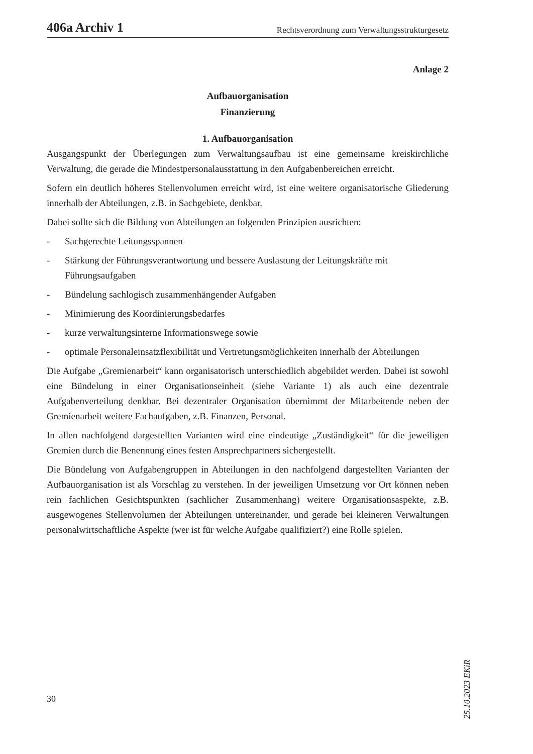406a Archiv 1 Rechtsverordnung zum Verwaltungsstrukturgesetz
Anlage 2
Aufbauorganisation
Finanzierung
1. Aufbauorganisation
Ausgangspunkt der Überlegungen zum Verwaltungsaufbau ist eine gemeinsame kreiskirchliche Verwaltung, die gerade die Mindestpersonalausstattung in den Aufgabenbereichen erreicht.
Sofern ein deutlich höheres Stellenvolumen erreicht wird, ist eine weitere organisatorische Gliederung innerhalb der Abteilungen, z.B. in Sachgebiete, denkbar.
Dabei sollte sich die Bildung von Abteilungen an folgenden Prinzipien ausrichten:
- Sachgerechte Leitungsspannen
- Stärkung der Führungsverantwortung und bessere Auslastung der Leitungskräfte mit Führungsaufgaben
- Bündelung sachlogisch zusammenhängender Aufgaben
- Minimierung des Koordinierungsbedarfes
- kurze verwaltungsinterne Informationswege sowie
- optimale Personaleinsatzflexibilität und Vertretungsmöglichkeiten innerhalb der Abteilungen
Die Aufgabe „Gremienarbeit“ kann organisatorisch unterschiedlich abgebildet werden. Dabei ist sowohl eine Bündelung in einer Organisationseinheit (siehe Variante 1) als auch eine dezentrale Aufgabenverteilung denkbar. Bei dezentraler Organisation übernimmt der Mitarbeitende neben der Gremienarbeit weitere Fachaufgaben, z.B. Finanzen, Personal.
In allen nachfolgend dargestellten Varianten wird eine eindeutige „Zuständigkeit“ für die jeweiligen Gremien durch die Benennung eines festen Ansprechpartners sichergestellt.
Die Bündelung von Aufgabengruppen in Abteilungen in den nachfolgend dargestellten Varianten der Aufbauorganisation ist als Vorschlag zu verstehen. In der jeweiligen Umsetzung vor Ort können neben rein fachlichen Gesichtspunkten (sachlicher Zusammenhang) weitere Organisationsaspekte, z.B. ausgewogenes Stellenvolumen der Abteilungen untereinander, und gerade bei kleineren Verwaltungen personalwirtschaftliche Aspekte (wer ist für welche Aufgabe qualifiziert?) eine Rolle spielen.
25.10.2023 EKiR
30